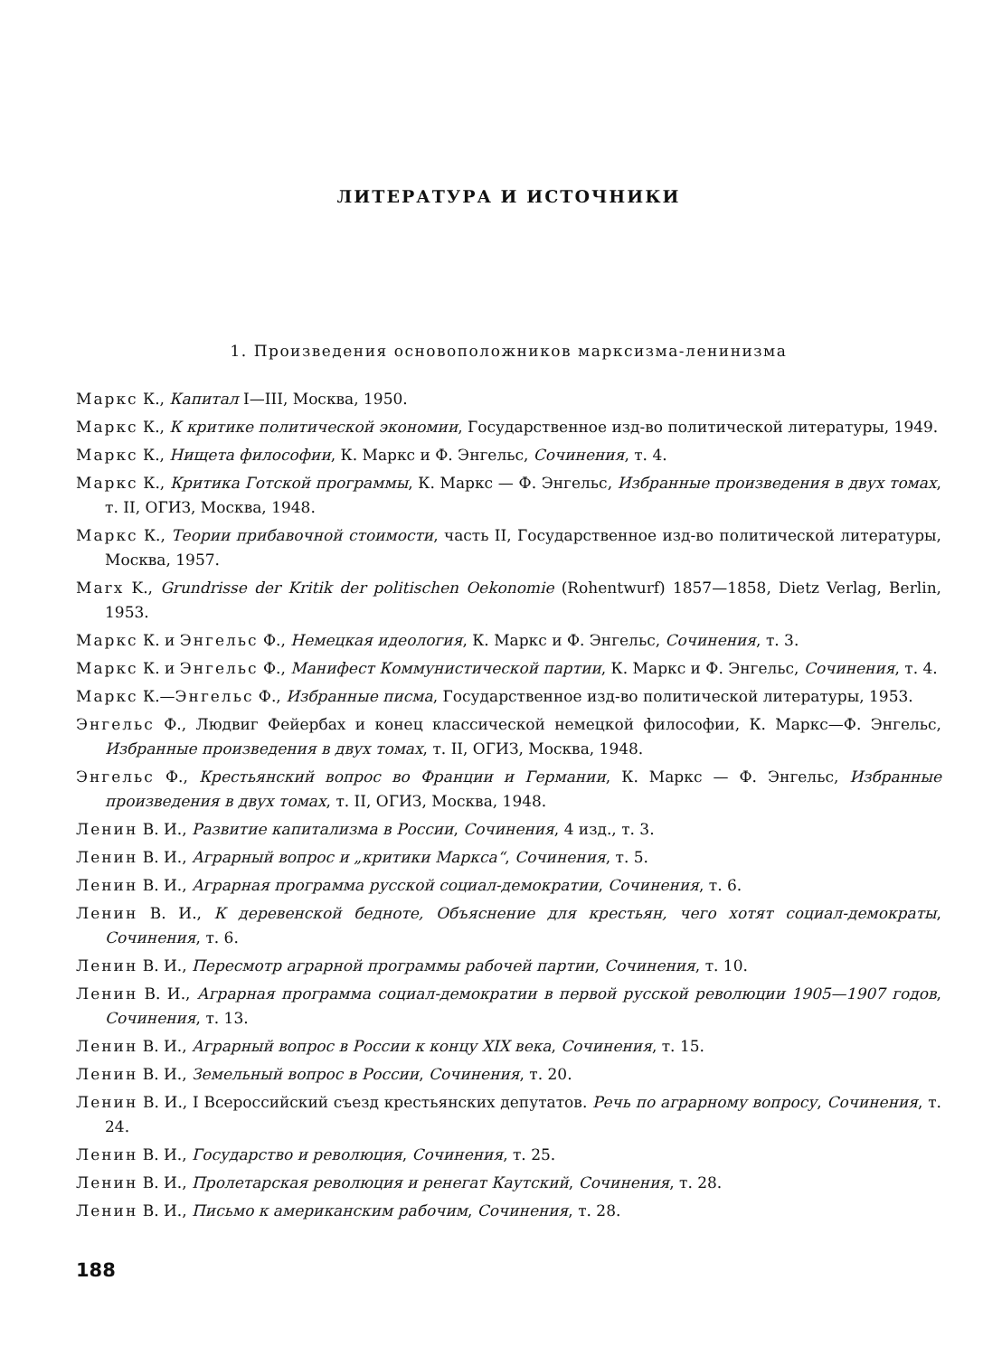ЛИТЕРАТУРА И ИСТОЧНИКИ
1. Произведения основоположников марксизма-ленинизма
Маркс К., Капитал I—III, Москва, 1950.
Маркс К., К критике политической экономии, Государственное изд-во политической литературы, 1949.
Маркс К., Нищета философии, К. Маркс и Ф. Энгельс, Сочинения, т. 4.
Маркс К., Критика Готской программы, К. Маркс — Ф. Энгельс, Избранные произведения в двух томах, т. II, ОГИЗ, Москва, 1948.
Маркс К., Теории прибавочной стоимости, часть II, Государственное изд-во политической литературы, Москва, 1957.
Marx K., Grundrisse der Kritik der politischen Oekonomie (Rohentwurf) 1857—1858, Dietz Verlag, Berlin, 1953.
Маркс К. и Энгельс Ф., Немецкая идеология, К. Маркс и Ф. Энгельс, Сочинения, т. 3.
Маркс К. и Энгельс Ф., Манифест Коммунистической партии, К. Маркс и Ф. Энгельс, Сочинения, т. 4.
Маркс К.—Энгельс Ф., Избранные писма, Государственное изд-во политической литературы, 1953.
Энгельс Ф., Людвиг Фейербах и конец классической немецкой философии, К. Маркс—Ф. Энгельс, Избранные произведения в двух томах, т. II, ОГИЗ, Москва, 1948.
Энгельс Ф., Крестьянский вопрос во Франции и Германии, К. Маркс — Ф. Энгельс, Избранные произведения в двух томах, т. II, ОГИЗ, Москва, 1948.
Ленин В. И., Развитие капитализма в России, Сочинения, 4 изд., т. 3.
Ленин В. И., Аграрный вопрос и „критики Маркса“, Сочинения, т. 5.
Ленин В. И., Аграрная программа русской социал-демократии, Сочинения, т. 6.
Ленин В. И., К деревенской бедноте, Объяснение для крестьян, чего хотят социал-демократы, Сочинения, т. 6.
Ленин В. И., Пересмотр аграрной программы рабочей партии, Сочинения, т. 10.
Ленин В. И., Аграрная программа социал-демократии в первой русской революции 1905—1907 годов, Сочинения, т. 13.
Ленин В. И., Аграрный вопрос в России к концу XIX века, Сочинения, т. 15.
Ленин В. И., Земельный вопрос в России, Сочинения, т. 20.
Ленин В. И., I Всероссийский съезд крестьянских депутатов. Речь по аграрному вопросу, Сочинения, т. 24.
Ленин В. И., Государство и революция, Сочинения, т. 25.
Ленин В. И., Пролетарская революция и ренегат Каутский, Сочинения, т. 28.
Ленин В. И., Письмо к американским рабочим, Сочинения, т. 28.
188